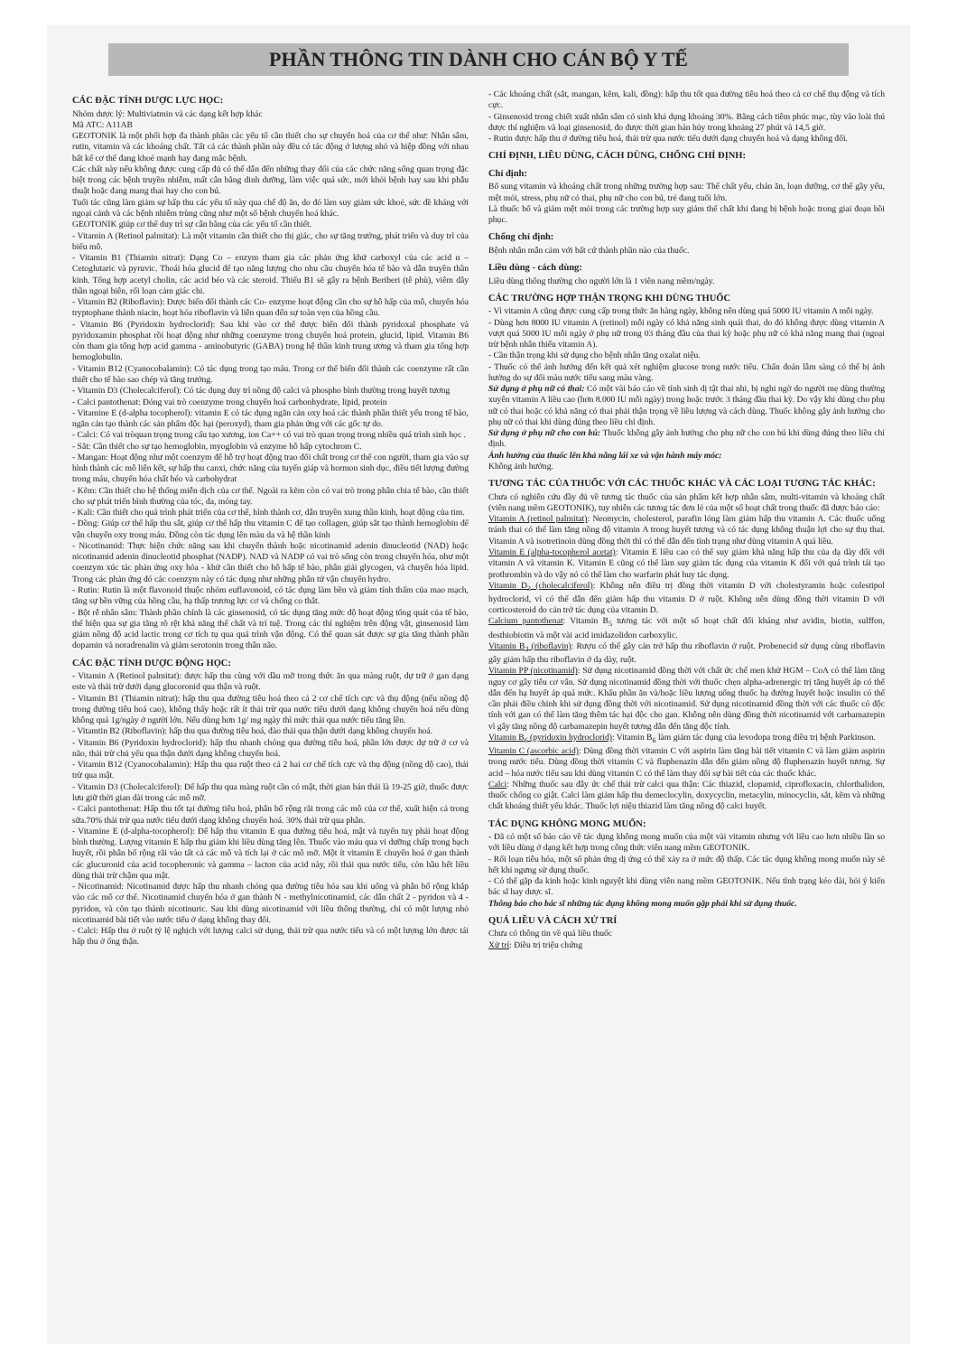PHẦN THÔNG TIN DÀNH CHO CÁN BỘ Y TẾ
CÁC ĐẶC TÍNH DƯỢC LỰC HỌC:
Nhóm dược lý: Multiviatmin và các dạng kết hợp khác
Mã ATC: A11AB
GEOTONIK là một phối hợp đa thành phần các yếu tố cần thiết cho sự chuyển hoá của cơ thể như: Nhân sâm, rutin, vitamin và các khoáng chất. Tất cả các thành phần này đều có tác động ở lượng nhỏ và hiệp đồng với nhau bất kể cơ thể đang khoẻ mạnh hay đang mắc bệnh.
Các chất này nếu không được cung cấp đủ có thể dẫn đến những thay đổi của các chức năng sống quan trọng đặc biệt trong các bệnh truyền nhiễm, mất cân bằng dinh dưỡng, làm việc quá sức, mới khỏi bệnh hay sau khi phẫu thuật hoặc đang mang thai hay cho con bú.
Tuổi tác cũng làm giảm sự hấp thu các yếu tố này qua chế độ ăn, do đó làm suy giảm sức khoẻ, sức đề kháng với ngoại cảnh và các bệnh nhiễm trùng cũng như một số bệnh chuyển hoá khác.
GEOTONIK giúp cơ thể duy trì sự cân bằng của các yếu tố cần thiết.
- Vitamin A (Retinol palmitat): Là một vitamin cần thiết cho thị giác, cho sự tăng trưởng, phát triển và duy trì của biểu mô.
- Vitamin B1 (Thiamin nitrat): Dạng Co – enzym tham gia các phản ứng khử carboxyl của các acid α – Cetoglutaric và pyruvic. Thoái hóa glucid để tạo năng lượng cho nhu cầu chuyển hóa tế bào và dẫn truyền thần kinh. Tổng hợp acetyl cholin, các acid béo và các steroid. Thiếu B1 sẽ gây ra bệnh Beriberi (tê phù), viêm dây thần ngoại biên, rối loạn cảm giác chi.
- Vitamin B2 (Riboflavin): Được biến đổi thành các Co- enzyme hoạt động cần cho sự hô hấp của mô, chuyển hóa tryptophane thành niacin, hoạt hóa riboflavin và liên quan đến sự toàn vẹn của hồng cầu.
- Vitamin B6 (Pyridoxin hydroclorid): Sau khi vào cơ thể được biến đổi thành pyridoxal phosphate và pyridoxamin phosphat rồi hoạt động như những coenzyme trong chuyển hoá protein, glucid, lipid. Vitamin B6 còn tham gia tổng hợp acid gamma - aminobutyric (GABA) trong hệ thần kinh trung ương và tham gia tổng hợp hemoglobulin.
- Vitamin B12 (Cyanocobalamin): Có tác dụng trong tạo máu. Trong cơ thể biến đổi thành các coenzyme rất cần thiết cho tế bào sao chép và tăng trưởng.
- Vitamin D3 (Cholecalciferol): Có tác dụng duy trì nồng độ calci và phospho bình thường trong huyết tương
- Calci pantothenat: Đóng vai trò coenzyme trong chuyển hoá carbonhydrate, lipid, protein
- Vitamine E (d-alpha tocopherol): vitamin E có tác dụng ngăn cản oxy hoá các thành phần thiết yếu trong tế bào, ngăn cản tạo thành các sản phẩm độc hại (peroxyd), tham gia phản ứng với các gốc tự do.
- Calci: Có vai tròquan trọng trong cấu tạo xương, ion Ca++ có vai trò quan trọng trong nhiều quá trình sinh học .
- Sắt: Cần thiết cho sự tạo hemoglobin, myoglobin và enzyme hô hấp cytochrom C.
- Mangan: Hoạt động như một coenzym để hỗ trợ hoạt động trao đổi chất trong cơ thể con người, tham gia vào sự hình thành các mô liên kết, sự hấp thu canxi, chức năng của tuyến giáp và hormon sinh dục, điều tiết lượng đường trong máu, chuyển hóa chất béo và carbohydrat
- Kẽm: Cần thiết cho hệ thống miễn dịch của cơ thể. Ngoài ra kẽm còn có vai trò trong phân chia tế bào, cần thiết cho sự phát triển bình thường của tóc, da, móng tay.
- Kali: Cần thiết cho quá trình phát triển của cơ thể, hình thành cơ, dẫn truyền xung thần kinh, hoạt động của tim.
- Đồng: Giúp cơ thể hấp thu sắt, giúp cơ thể hấp thu vitamin C để tạo collagen, giúp sắt tạo thành hemoglobin để vận chuyển oxy trong máu. Đồng còn tác dụng lên màu da và hệ thần kinh
- Nicotinamid: Thực hiện chức năng sau khi chuyển thành hoặc nicotinamid adenin dinucleotid (NAD) hoặc nicotinamid adenin dinucleotid phosphat (NADP). NAD và NADP có vai trò sống còn trong chuyển hóa, như một coenzym xúc tác phản ứng oxy hóa - khử cần thiết cho hô hấp tế bào, phân giải glycogen, và chuyển hóa lipid. Trong các phản ứng đó các coenzym này có tác dụng như những phân tử vận chuyển hydro.
- Rutin: Rutin là một flavonoid thuộc nhóm euflavonoid, có tác dụng làm bền và giảm tính thấm của mao mạch, tăng sự bền vững của hồng cầu, hạ thấp trương lực cơ và chống co thắt.
- Bột rễ nhân sâm: Thành phần chính là các ginsenosid, có tác dụng tăng mức độ hoạt động tổng quát của tế bào, thể hiện qua sự gia tăng rõ rệt khả năng thể chất và trí tuệ. Trong các thí nghiệm trên động vật, ginsenosid làm giảm nồng độ acid lactic trong cơ tích tụ qua quá trình vận động. Có thể quan sát được sự gia tăng thành phần dopamin và noradrenalin và giảm serotonin trong thân não.
CÁC ĐẶC TÍNH DƯỢC ĐỘNG HỌC:
- Vitamin A (Retinol palmitat): được hấp thu cùng với dầu mỡ trong thức ăn qua màng ruột, dự trữ ở gan dạng este và thải trừ dưới dạng glucoronid qua thận và ruột.
- Vitamin B1 (Thiamin nitrat): hấp thu qua đường tiêu hoá theo cả 2 cơ chế tích cực và thụ động (nếu nồng độ trong đường tiêu hoá cao), không thấy hoặc rất ít thải trừ qua nước tiểu dưới dạng không chuyển hoá nếu dùng không quá 1g/ngày ở người lớn. Nếu dùng hơn 1g/ mg ngày thì mức thải qua nước tiểu tăng lên.
- Vitamtin B2 (Riboflavin): hấp thu qua đường tiêu hoá, đào thải qua thận dưới dạng không chuyển hoá.
- Vitamin B6 (Pyridoxin hydroclorid): hấp thu nhanh chóng qua đường tiêu hoá, phần lớn được dự trữ ở cơ và não, thải trừ chủ yếu qua thận dưới dạng không chuyển hoá.
- Vitamin B12 (Cyanocobalamin): Hấp thu qua ruột theo cả 2 hai cơ chế tích cực và thụ động (nồng độ cao), thải trừ qua mật.
- Vitamin D3 (Cholecalciferol): Để hấp thu qua màng ruột cần có mật, thời gian bán thải là 19-25 giờ, thuốc được lưu giữ thời gian dài trong các mô mỡ.
- Calci pantothenat: Hấp thu tốt tại đường tiêu hoá, phân bố rộng rãi trong các mô của cơ thể, xuất hiện cả trong sữa.70% thải trừ qua nước tiểu dưới dạng không chuyển hoá. 30% thải trừ qua phân.
- Vitamine E (d-alpha-tocopherol): Để hấp thu vitamin E qua đường tiêu hoá, mật và tuyến tuỵ phải hoạt động bình thường. Lượng vitamin E hấp thu giảm khi liều dùng tăng lên. Thuốc vào máu qua vi dưỡng chấp trong bạch huyết, rồi phân bố rộng rãi vào tất cả các mô và tích lại ở các mô mỡ. Một ít vitamin E chuyển hoá ở gan thành các glucuronid của acid tocopheronic và gamma – lacton của acid này, rồi thải qua nước tiểu, còn hầu hết liều dùng thải trừ chậm qua mật.
- Nicotinamid: Nicotinamid được hấp thu nhanh chóng qua đường tiêu hóa sau khi uống và phân bố rộng khắp vào các mô cơ thể. Nicotinamid chuyển hóa ở gan thành N - methylnicotinamid, các dẫn chất 2 - pyridon và 4 - pyridon, và còn tạo thành nicotinuric. Sau khi dùng nicotinamid với liều thông thường, chỉ có một lượng nhỏ nicotinamid bài tiết vào nước tiểu ở dạng không thay đổi.
- Calci: Hấp thu ở ruột tỷ lệ nghịch với lượng calci sử dụng, thải trừ qua nước tiểu và có một lượng lớn được tái hấp thu ở ống thận.
- Các khoáng chất (sắt, mangan, kẽm, kali, đồng): hấp thu tốt qua đường tiêu hoá theo cả cơ chế thụ động và tích cực.
- Ginsenosid trong chiết xuất nhân sâm có sinh khả dụng khoảng 30%. Bằng cách tiêm phúc mạc, tùy vào loài thú được thí nghiệm và loại ginsenosid, đo được thời gian bán hủy trong khoảng 27 phút và 14,5 giờ.
- Rutin được hấp thu ở đường tiêu hoá, thải trừ qua nước tiểu dưới dạng chuyển hoá và dạng không đổi.
CHỈ ĐỊNH, LIỀU DÙNG, CÁCH DÙNG, CHỐNG CHỈ ĐỊNH:
Chỉ định:
Bổ sung vitamin và khoáng chất trong những trường hợp sau: Thể chất yếu, chán ăn, loạn dưỡng, cơ thể gầy yếu, mệt mỏi, stress, phụ nữ có thai, phụ nữ cho con bú, trẻ đang tuổi lớn.
Là thuốc bổ và giảm mệt mỏi trong các trường hợp suy giảm thể chất khi đang bị bệnh hoặc trong giai đoạn hồi phục.
Chống chỉ định:
Bệnh nhân mẫn cảm với bất cứ thành phần nào của thuốc.
Liều dùng - cách dùng:
Liều dùng thông thường cho người lớn là 1 viên nang mềm/ngày.
CÁC TRƯỜNG HỢP THẬN TRỌNG KHI DÙNG THUỐC
- Vì vitamin A cũng được cung cấp trong thức ăn hàng ngày, không nên dùng quá 5000 IU vitamin A mỗi ngày.
- Dùng hơn 8000 IU vitamin A (retinol) mỗi ngày có khả năng sinh quái thai, do đó không được dùng vitamin A vượt quá 5000 IU mỗi ngày ở phụ nữ trong 03 tháng đầu của thai kỳ hoặc phụ nữ có khả năng mang thai (ngoại trừ bệnh nhân thiếu vitamin A).
- Cần thận trọng khi sử dụng cho bệnh nhân tăng oxalat niệu.
- Thuốc có thể ảnh hưởng đến kết quả xét nghiệm glucose trong nước tiểu. Chẩn đoán lâm sàng có thể bị ảnh hưởng do sự đổi màu nước tiểu sang màu vàng.
Sử dụng ở phụ nữ có thai: Có một vài báo cáo về tính sinh dị tật thai nhi, bị nghi ngờ do người mẹ dùng thường xuyên vitamin A liều cao (hơn 8.000 IU mỗi ngày) trong hoặc trước 3 tháng đầu thai kỳ. Do vậy khi dùng cho phụ nữ có thai hoặc có khả năng có thai phải thận trọng về liều lượng và cách dùng. Thuốc không gây ảnh hưởng cho phụ nữ có thai khi dùng đúng theo liều chỉ định.
Sử dụng ở phụ nữ cho con bú: Thuốc không gây ảnh hưởng cho phụ nữ cho con bú khi dùng đúng theo liều chỉ định.
Ảnh hưởng của thuốc lên khả năng lái xe và vận hành máy móc:
Không ảnh hưởng.
TƯƠNG TÁC CỦA THUỐC VỚI CÁC THUỐC KHÁC VÀ CÁC LOẠI TƯƠNG TÁC KHÁC:
Chưa có nghiên cứu đầy đủ về tương tác thuốc của sản phẩm kết hợp nhân sâm, multi-vitamin và khoáng chất (viên nang mềm GEOTONIK), tuy nhiên các tương tác đơn lẻ của một số hoạt chất trong thuốc đã được báo cáo:
Vitamin A (retinol palmitat): Neomycin, cholesterol, parafin lỏng làm giảm hấp thu vitamin A. Các thuốc uống tránh thai có thể làm tăng nồng độ vitamin A trong huyết tương và có tác dụng không thuận lợi cho sự thụ thai. Vitamin A và isotretinoin dùng đồng thời thì có thể dẫn đến tình trạng như dùng vitamin A quá liều.
Vitamin E (alpha-tocopherol acetat): Vitamin E liều cao có thể suy giảm khả năng hấp thu của dạ dày đối với vitamin A và vitamin K. Vitamin E cũng có thể làm suy giảm tác dụng của vitamin K đối với quá trình tái tạo prothrombin và do vậy nó có thể làm cho warfarin phát huy tác dụng.
Vitamin D<sub>3</sub> (cholecalciferol): Không nên điều trị đồng thời vitamin D với cholestyramin hoặc colestipol hydroclorid, vì có thể dẫn đến giảm hấp thu vitamin D ở ruột. Không nên dùng đồng thời vitamin D với corticosteroid do cản trở tác dụng của vitamin D.
Calcium pantothenat: Vitamin B<sub>5</sub> tương tác với một số hoạt chất đối kháng như avidin, biotin, sulffon, desthiobiotin và một vài acid imidazolidon carboxylic.
Vitamin B<sub>2</sub> (riboflavin): Rượu có thể gây cản trở hấp thu riboflavin ở ruột. Probenecid sử dụng cùng riboflavin gây giảm hấp thu riboflavin ở dạ dày, ruột.
Vitamin PP (nicotinamid): Sử dụng nicotinamid đồng thời với chất ức chế men khử HGM – CoA có thể làm tăng nguy cơ gây tiêu cơ vân. Sử dụng nicotinamid đồng thời với thuốc chẹn alpha-adrenergic trị tăng huyết áp có thể dẫn đến hạ huyết áp quá mức. Khẩu phần ăn và/hoặc liều lượng uống thuốc hạ đường huyết hoặc insulin có thể cần phải điều chỉnh khi sử dụng đồng thời với nicotinamid. Sử dụng nicotinamid đồng thời với các thuốc có độc tính với gan có thể làm tăng thêm tác hại độc cho gan. Không nên dùng đồng thời nicotinamid với carbamazepin vì gây tăng nồng độ carbamazepin huyết tương dẫn đến tăng độc tính.
Vitamin B<sub>6</sub> (pyridoxin hydroclorid): Vitamin B<sub>6</sub> làm giảm tác dụng của levodopa trong điều trị bệnh Parkinson.
Vitamin C (ascorbic acid): Dùng đồng thời vitamin C với aspirin làm tăng bài tiết vitamin C và làm giảm aspirin trong nước tiểu. Dùng đồng thời vitamin C và fluphenazin dẫn đến giảm nồng độ fluphenazin huyết tương. Sự acid – hóa nước tiểu sau khi dùng vitamin C có thể làm thay đổi sự bài tiết của các thuốc khác.
Calci: Những thuốc sau đây ức chế thải trừ calci qua thận: Các thiazid, clopamid, ciprofloxacin, chlorthalidon, thuốc chống co giật. Calci làm giảm hấp thu demeclocylin, doxycyclin, metacylin, minocyclin, sắt, kẽm và những chất khoáng thiết yếu khác. Thuốc lợi niệu thiazid làm tăng nồng độ calci huyết.
TÁC DỤNG KHÔNG MONG MUỐN:
- Đã có một số báo cáo về tác dụng không mong muốn của một vài vitamin nhưng với liều cao hơn nhiều lần so với liều dùng ở dạng kết hợp trong công thức viên nang mềm GEOTONIK.
- Rối loạn tiêu hóa, một số phản ứng dị ứng có thể xảy ra ở mức độ thấp. Các tác dụng không mong muốn này sẽ hết khi ngưng sử dụng thuốc.
- Có thể gặp đa kinh hoặc kinh nguyệt khi dùng viên nang mềm GEOTONIK. Nếu tình trạng kéo dài, hỏi ý kiến bác sĩ hay dược sĩ.
Thông báo cho bác sĩ những tác dụng không mong muốn gặp phải khi sử dụng thuốc.
QUÁ LIỀU VÀ CÁCH XỬ TRÍ
Chưa có thông tin về quá liều thuốc
Xử trí: Điều trị triệu chứng